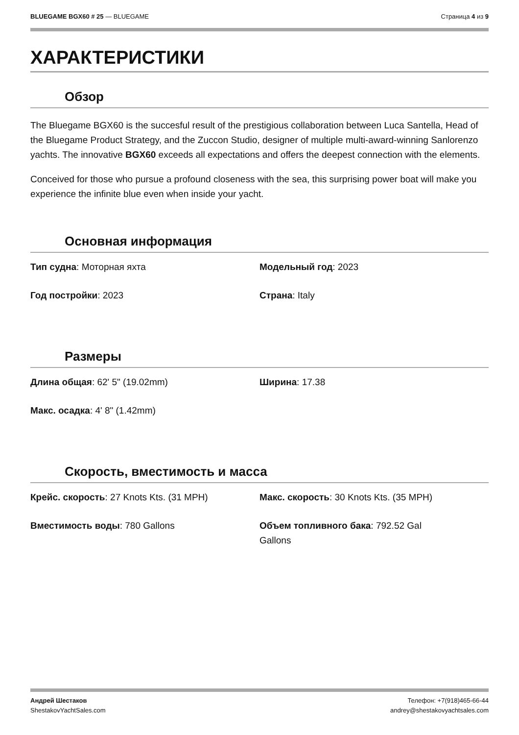BLUEGAME BGX60 # 25 — BLUEGAME Страница 4 из 9
ХАРАКТЕРИСТИКИ
Обзор
The Bluegame BGX60 is the succesful result of the prestigious collaboration between Luca Santella, Head of the Bluegame Product Strategy, and the Zuccon Studio, designer of multiple multi-award-winning Sanlorenzo yachts. The innovative BGX60 exceeds all expectations and offers the deepest connection with the elements.
Conceived for those who pursue a profound closeness with the sea, this surprising power boat will make you experience the infinite blue even when inside your yacht.
Основная информация
| Тип судна : Моторная яхта | Модельный год : 2023 |
| Год постройки : 2023 | Страна : Italy |
Размеры
| Длина общая : 62' 5" (19.02mm) | Ширина : 17.38 |
| Макс. осадка : 4' 8" (1.42mm) | |
Скорость, вместимость и масса
| Крейс. скорость : 27 Knots Kts. (31 MPH) | Макс. скорость : 30 Knots Kts. (35 MPH) |
| Вместимость воды : 780 Gallons | Объем топливного бака : 792.52 Gal Gallons |
Андрей Шестаков
ShestakovYachtSales.com
Телефон: +7(918)465-66-44
andrey@shestakovyachtsales.com